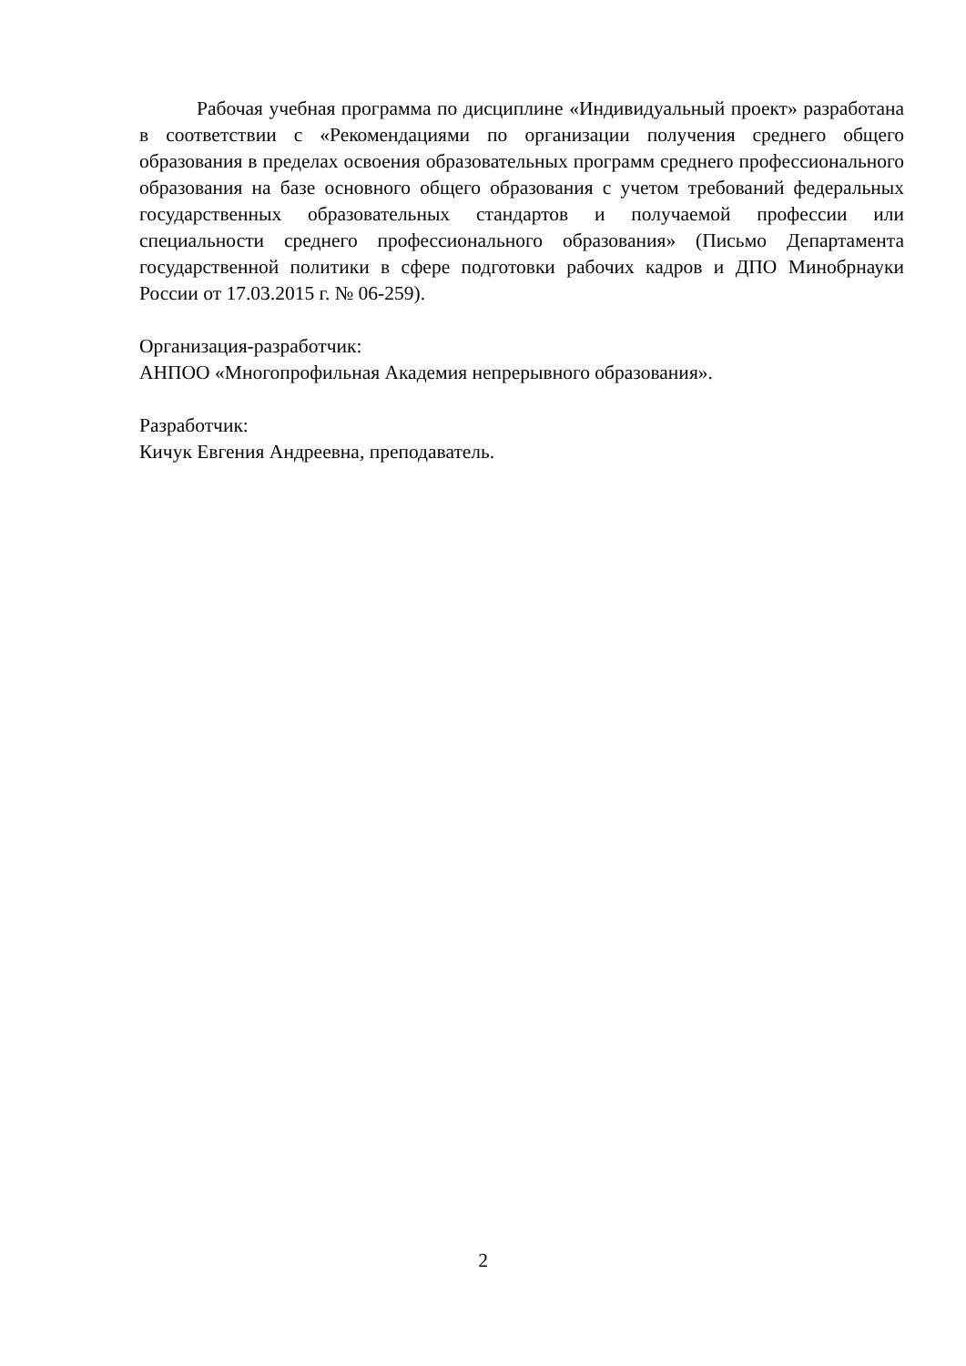Рабочая учебная программа по дисциплине «Индивидуальный проект» разработана в соответствии с «Рекомендациями по организации получения среднего общего образования в пределах освоения образовательных программ среднего профессионального образования на базе основного общего образования с учетом требований федеральных государственных образовательных стандартов и получаемой профессии или специальности среднего профессионального образования» (Письмо Департамента государственной политики в сфере подготовки рабочих кадров и ДПО Минобрнауки России от 17.03.2015 г. № 06-259).
Организация-разработчик:
АНПОО «Многопрофильная Академия непрерывного образования».
Разработчик:
Кичук Евгения Андреевна, преподаватель.
2